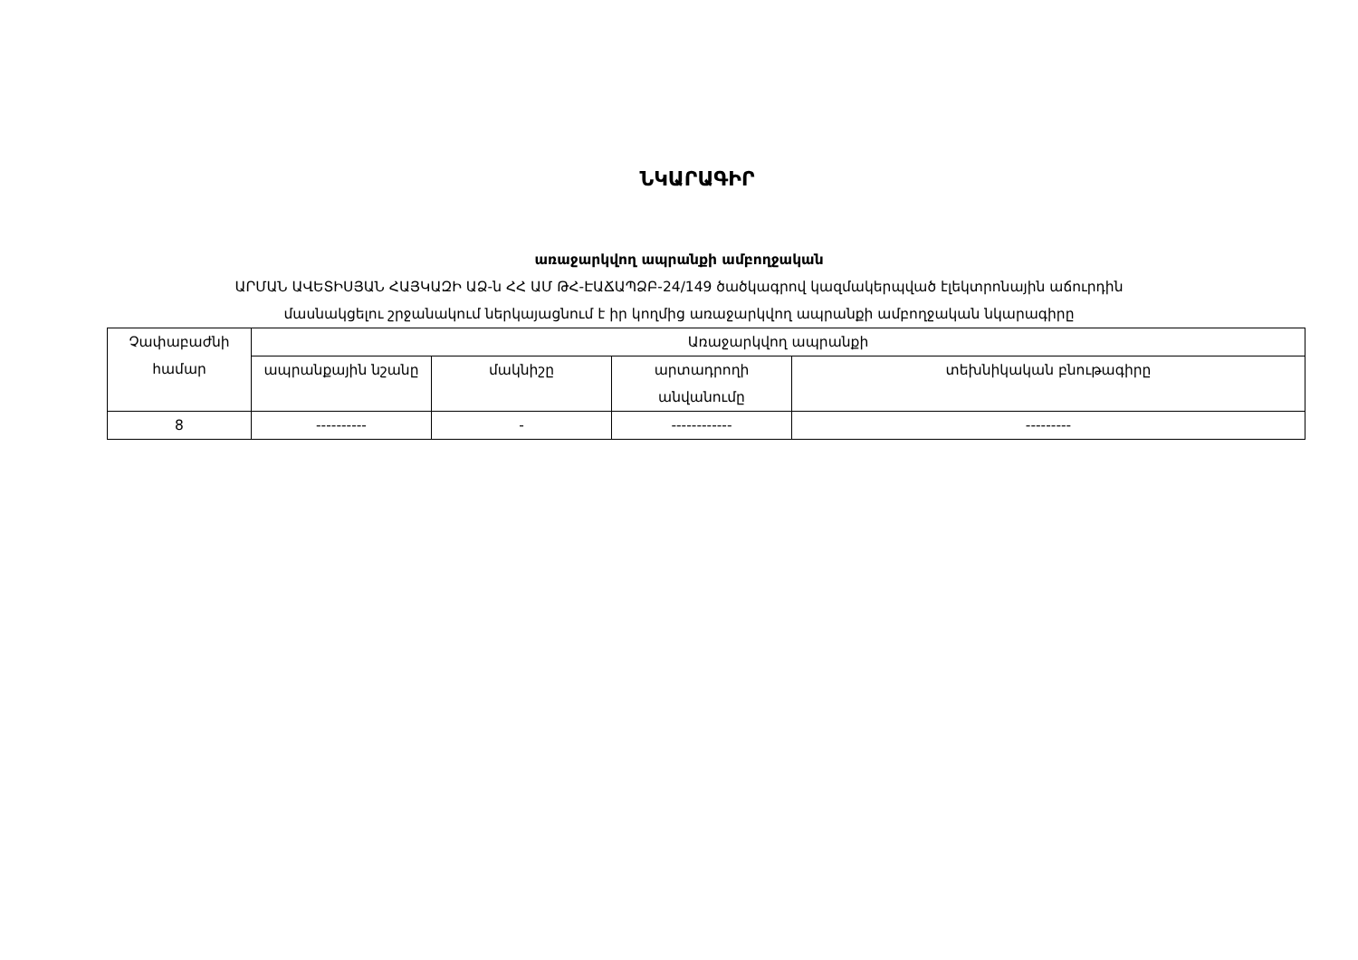ՆԿԱՐԱԳԻՐ
առաջարկվող ապրանքի ամբողջական
ԱՐՄԱՆ ԱՎԵՏԻՍՅԱՆ ՀԱՅԿԱԶԻ ԱՁ-ն ՀՀ ԱՄ ԹՀ-ԷԱՃԱՊՁԲ-24/149 ծածկագրով կազմակերպված էլեկտրոնային աճուրդին
մասնակցելու շրջանակում ներկայացնում է իր կողմից առաջարկվող ապրանքի ամբողջական նկարագիրը
| Չափաբաժնի համար | Առաջարկվող ապրանքի | | | |
| | ապրանքային նշանը | մակնիշը | արտադրողի անվանումը | տեխնիկական բնութագիրը |
| 8 | ---------- | - | ------------ | --------- |